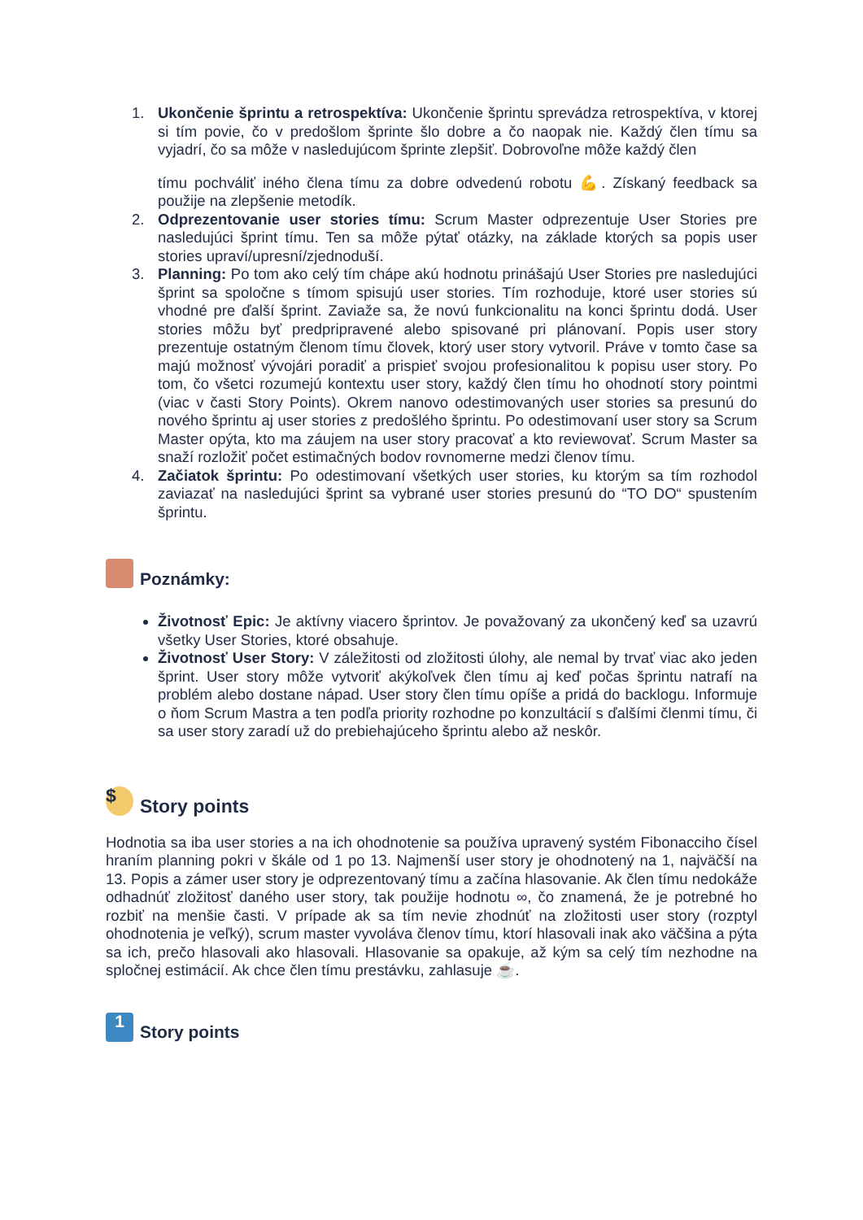1. Ukončenie šprintu a retrospektíva: Ukončenie šprintu sprevádza retrospektíva, v ktorej si tím povie, čo v predošlom šprinte šlo dobre a čo naopak nie. Každý člen tímu sa vyjadrí, čo sa môže v nasledujúcom šprinte zlepšiť. Dobrovoľne môže každý člen
tímu pochváliť iného člena tímu za dobre odvedenú robotu 💪. Získaný feedback sa použije na zlepšenie metodík.
2. Odprezentovanie user stories tímu: Scrum Master odprezentuje User Stories pre nasledujúci šprint tímu. Ten sa môže pýtať otázky, na základe ktorých sa popis user stories upraví/upresní/zjednoduší.
3. Planning: Po tom ako celý tím chápe akú hodnotu prinášajú User Stories pre nasledujúci šprint sa spoločne s tímom spisujú user stories. Tím rozhoduje, ktoré user stories sú vhodné pre ďalší šprint. Zaviaže sa, že novú funkcionalitu na konci šprintu dodá. User stories môžu byť predpripravené alebo spisované pri plánovaní. Popis user story prezentuje ostatným členom tímu človek, ktorý user story vytvoril. Práve v tomto čase sa majú možnosť vývojári poradiť a prispieť svojou profesionalitou k popisu user story. Po tom, čo všetci rozumejú kontextu user story, každý člen tímu ho ohodnotí story pointmi (viac v časti Story Points). Okrem nanovo odestimovaných user stories sa presunú do nového šprintu aj user stories z predošlého šprintu. Po odestimovaní user story sa Scrum Master opýta, kto ma záujem na user story pracovať a kto reviewovať. Scrum Master sa snaží rozložiť počet estimačných bodov rovnomerne medzi členov tímu.
4. Začiatok šprintu: Po odestimovaní všetkých user stories, ku ktorým sa tím rozhodol zaviazať na nasledujúci šprint sa vybrané user stories presunú do “TO DO“ spustením šprintu.
Poznámky:
Životnosť Epic: Je aktívny viacero šprintov. Je považovaný za ukončený keď sa uzavrú všetky User Stories, ktoré obsahuje.
Životnosť User Story: V záležitosti od zložitosti úlohy, ale nemal by trvať viac ako jeden šprint. User story môže vytvoriť akýkoľvek člen tímu aj keď počas šprintu natrafí na problém alebo dostane nápad. User story člen tímu opíše a pridá do backlogu. Informuje o ňom Scrum Mastra a ten podľa priority rozhodne po konzultácií s ďalšími členmi tímu, či sa user story zaradí už do prebiehajúceho šprintu alebo až neskôr.
$ Story points
Hodnotia sa iba user stories a na ich ohodnotenie sa používa upravený systém Fibonacciho čísel hraním planning pokri v škále od 1 po 13. Najmenší user story je ohodnotený na 1, najväčší na 13. Popis a zámer user story je odprezentovaný tímu a začína hlasovanie. Ak člen tímu nedokáže odhadnúť zložitosť daného user story, tak použije hodnotu ∞, čo znamená, že je potrebné ho rozbiť na menšie časti. V prípade ak sa tím nevie zhodnúť na zložitosti user story (rozptyl ohodnotenia je veľký), scrum master vyvoláva členov tímu, ktorí hlasovali inak ako väčšina a pýta sa ich, prečo hlasovali ako hlasovali. Hlasovanie sa opakuje, až kým sa celý tím nezhodne na spločnej estimácií. Ak chce člen tímu prestávku, zahlasuje ☕.
1 Story points